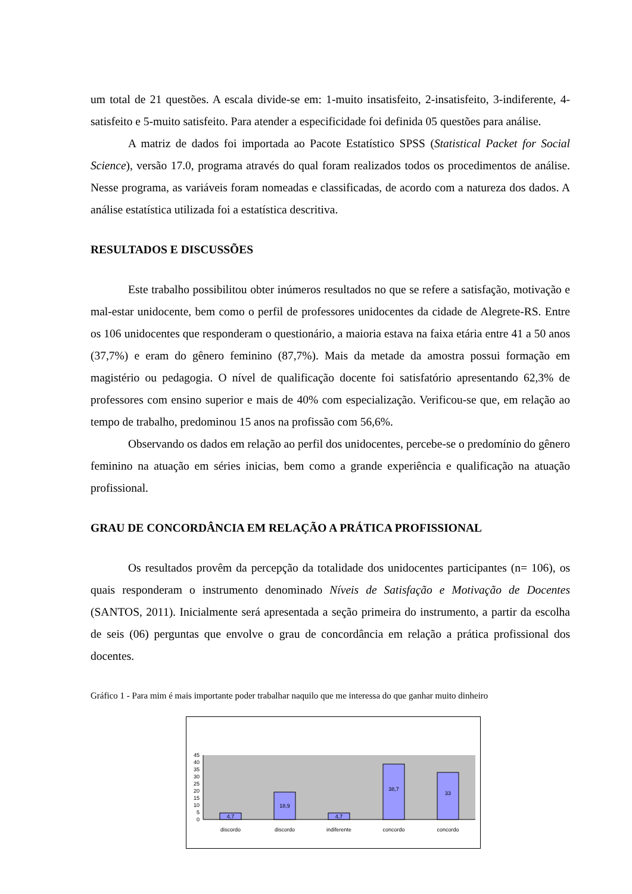um total de 21 questões. A escala divide-se em: 1-muito insatisfeito, 2-insatisfeito, 3-indiferente, 4-satisfeito e 5-muito satisfeito. Para atender a especificidade foi definida 05 questões para análise.
A matriz de dados foi importada ao Pacote Estatístico SPSS (Statistical Packet for Social Science), versão 17.0, programa através do qual foram realizados todos os procedimentos de análise. Nesse programa, as variáveis foram nomeadas e classificadas, de acordo com a natureza dos dados. A análise estatística utilizada foi a estatística descritiva.
RESULTADOS E DISCUSSÕES
Este trabalho possibilitou obter inúmeros resultados no que se refere a satisfação, motivação e mal-estar unidocente, bem como o perfil de professores unidocentes da cidade de Alegrete-RS. Entre os 106 unidocentes que responderam o questionário, a maioria estava na faixa etária entre 41 a 50 anos (37,7%) e eram do gênero feminino (87,7%). Mais da metade da amostra possui formação em magistério ou pedagogia. O nível de qualificação docente foi satisfatório apresentando 62,3% de professores com ensino superior e mais de 40% com especialização. Verificou-se que, em relação ao tempo de trabalho, predominou 15 anos na profissão com 56,6%.
Observando os dados em relação ao perfil dos unidocentes, percebe-se o predomínio do gênero feminino na atuação em séries inicias, bem como a grande experiência e qualificação na atuação profissional.
GRAU DE CONCORDÂNCIA EM RELAÇÃO A PRÁTICA PROFISSIONAL
Os resultados provêm da percepção da totalidade dos unidocentes participantes (n= 106), os quais responderam o instrumento denominado Níveis de Satisfação e Motivação de Docentes (SANTOS, 2011). Inicialmente será apresentada a seção primeira do instrumento, a partir da escolha de seis (06) perguntas que envolve o grau de concordância em relação a prática profissional dos docentes.
Gráfico 1 - Para mim é mais importante poder trabalhar naquilo que me interessa do que ganhar muito dinheiro
45
40
35
30
25
20
15
10
5
0
4,7
18,9
4,7
38,7
33
discordo
discordo
indiferente
concordo
concordo